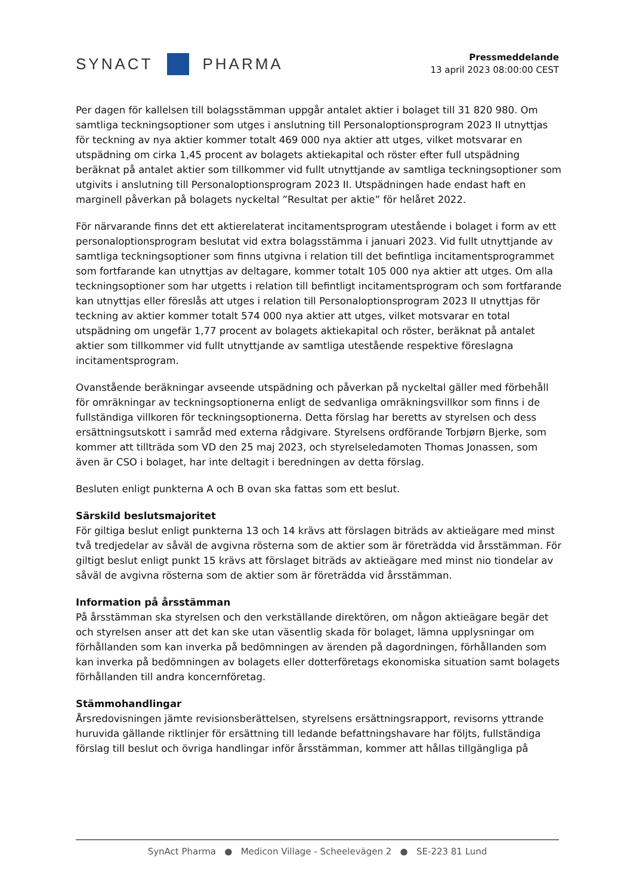SYNACT PHARMA
Pressmeddelande
13 april 2023 08:00:00 CEST
Per dagen för kallelsen till bolagsstämman uppgår antalet aktier i bolaget till 31 820 980. Om samtliga teckningsoptioner som utges i anslutning till Personaloptionsprogram 2023 II utnyttjas för teckning av nya aktier kommer totalt 469 000 nya aktier att utges, vilket motsvarar en utspädning om cirka 1,45 procent av bolagets aktiekapital och röster efter full utspädning beräknat på antalet aktier som tillkommer vid fullt utnyttjande av samtliga teckningsoptioner som utgivits i anslutning till Personaloptionsprogram 2023 II. Utspädningen hade endast haft en marginell påverkan på bolagets nyckeltal ”Resultat per aktie” för helåret 2022.
För närvarande finns det ett aktierelaterat incitamentsprogram utestående i bolaget i form av ett personaloptionsprogram beslutat vid extra bolagsstämma i januari 2023. Vid fullt utnyttjande av samtliga teckningsoptioner som finns utgivna i relation till det befintliga incitamentsprogrammet som fortfarande kan utnyttjas av deltagare, kommer totalt 105 000 nya aktier att utges. Om alla teckningsoptioner som har utgetts i relation till befintligt incitamentsprogram och som fortfarande kan utnyttjas eller föreslås att utges i relation till Personaloptionsprogram 2023 II utnyttjas för teckning av aktier kommer totalt 574 000 nya aktier att utges, vilket motsvarar en total utspädning om ungefär 1,77 procent av bolagets aktiekapital och röster, beräknat på antalet aktier som tillkommer vid fullt utnyttjande av samtliga utestående respektive föreslagna incitamentsprogram.
Ovanstående beräkningar avseende utspädning och påverkan på nyckeltal gäller med förbehåll för omräkningar av teckningsoptionerna enligt de sedvanliga omräkningsvillkor som finns i de fullständiga villkoren för teckningsoptionerna. Detta förslag har beretts av styrelsen och dess ersättningsutskott i samråd med externa rådgivare. Styrelsens ordförande Torbjørn Bjerke, som kommer att tillträda som VD den 25 maj 2023, och styrelseledamoten Thomas Jonassen, som även är CSO i bolaget, har inte deltagit i beredningen av detta förslag.
Besluten enligt punkterna A och B ovan ska fattas som ett beslut.
Särskild beslutsmajoritet
För giltiga beslut enligt punkterna 13 och 14 krävs att förslagen biträds av aktieägare med minst två tredjedelar av såväl de avgivna rösterna som de aktier som är företrädda vid årsstämman. För giltigt beslut enligt punkt 15 krävs att förslaget biträds av aktieägare med minst nio tiondelar av såväl de avgivna rösterna som de aktier som är företrädda vid årsstämman.
Information på årsstämman
På årsstämman ska styrelsen och den verkställande direktören, om någon aktieägare begär det och styrelsen anser att det kan ske utan väsentlig skada för bolaget, lämna upplysningar om förhållanden som kan inverka på bedömningen av ärenden på dagordningen, förhållanden som kan inverka på bedömningen av bolagets eller dotterföretags ekonomiska situation samt bolagets förhållanden till andra koncernföretag.
Stämmohandlingar
Årsredovisningen jämte revisionsberättelsen, styrelsens ersättningsrapport, revisorns yttrande huruvida gällande riktlinjer för ersättning till ledande befattningshavare har följts, fullständiga förslag till beslut och övriga handlingar inför årsstämman, kommer att hållas tillgängliga på
SynAct Pharma ● Medicon Village - Scheelevägen 2 ● SE-223 81 Lund